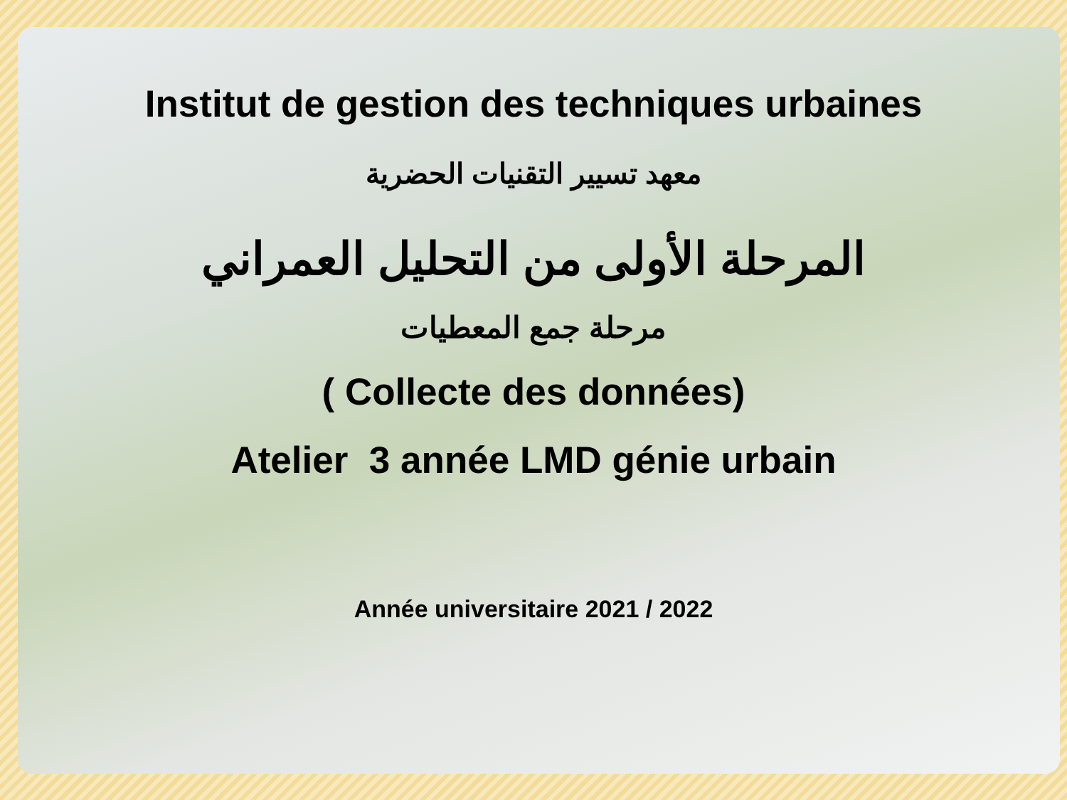Institut de gestion des techniques urbaines
معهد تسيير التقنيات الحضرية
المرحلة الأولى من التحليل العمراني
مرحلة جمع المعطيات
( Collecte des données)
Atelier 3 année LMD génie urbain
Année universitaire 2021 / 2022